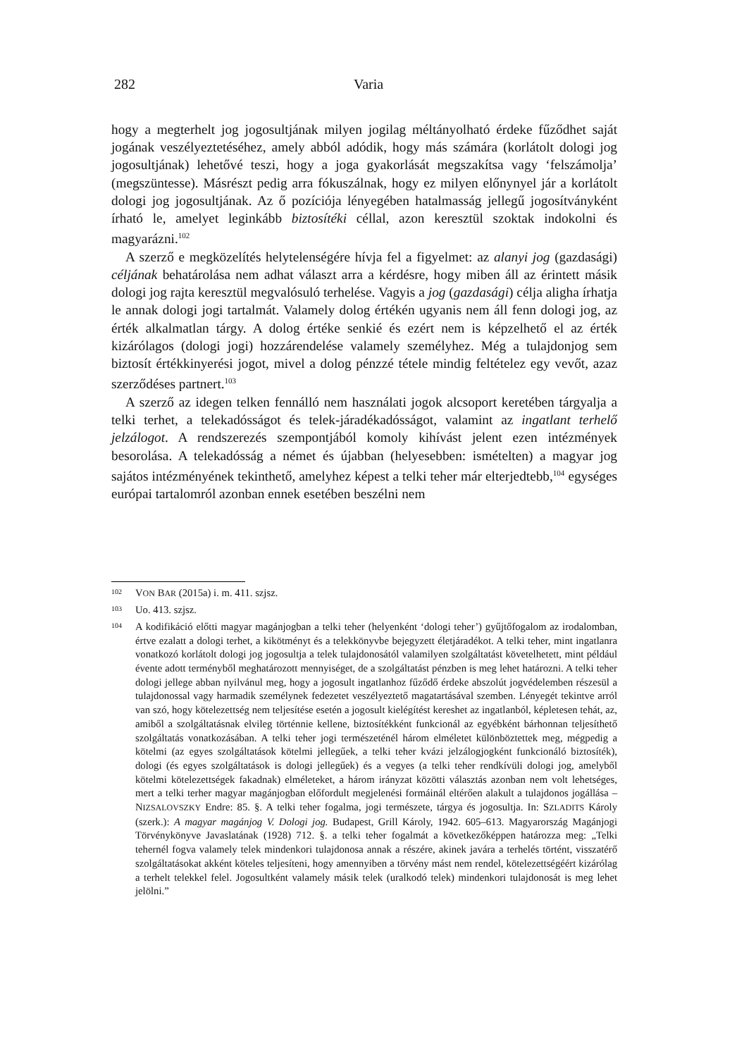282 Varia
hogy a megterhelt jog jogosultjának milyen jogilag méltányolható érdeke fűződhet saját jogának veszélyeztetéséhez, amely abból adódik, hogy más számára (korlátolt dologi jog jogosultjának) lehetővé teszi, hogy a joga gyakorlását megszakítsa vagy ‘felszámolja’ (megszüntesse). Másrészt pedig arra fókuszálnak, hogy ez milyen előnynyel jár a korlátolt dologi jog jogosultjának. Az ő pozíciója lényegében hatalmasság jellegű jogosítványként írható le, amelyet leginkább biztosítéki céllal, azon keresztül szoktak indokolni és magyarázni.<sup>102</sup>
A szerző e megközelítés helytelenségére hívja fel a figyelmet: az alanyi jog (gazdasági) céljának behatárolása nem adhat választ arra a kérdésre, hogy miben áll az érintett másik dologi jog rajta keresztül megvalósuló terhelése. Vagyis a jog (gazdasági) célja aligha írhatja le annak dologi jogi tartalmát. Valamely dolog értékén ugyanis nem áll fenn dologi jog, az érték alkalmatlan tárgy. A dolog értéke senkié és ezért nem is képzelhető el az érték kizárólagos (dologi jogi) hozzárendelése valamely személyhez. Még a tulajdonjog sem biztosít értékkinyerési jogot, mivel a dolog pénzzé tétele mindig feltételez egy vevőt, azaz szerződéses partnert.<sup>103</sup>
A szerző az idegen telken fennálló nem használati jogok alcsoport keretében tárgyalja a telki terhet, a telekadósságot és telek-járadékadósságot, valamint az ingatlant terhelő jelzálogot. A rendszerezés szempontjából komoly kihívást jelent ezen intézmények besorolása. A telekadósság a német és újabban (helyesebben: ismételten) a magyar jog sajátos intézményének tekinthető, amelyhez képest a telki teher már elterjedtebb,<sup>104</sup> egységes európai tartalomról azonban ennek esetében beszélni nem
102 VON BAR (2015a) i. m. 411. szjsz.
103 Uo. 413. szjsz.
104 A kodifikáció előtti magyar magánjogban a telki teher (helyenként ‘dologi teher’) gyűjtőfogalom az irodalomban, értve ezalatt a dologi terhet, a kikötményt és a telekkönyvbe bejegyzett életjáradékot. A telki teher, mint ingatlanra vonatkozó korlátolt dologi jog jogosultja a telek tulajdonosától valamilyen szolgáltatást követelhetett, mint például évente adott terményből meghatározott mennyiséget, de a szolgáltatást pénzben is meg lehet határozni. A telki teher dologi jellege abban nyilvánul meg, hogy a jogosult ingatlanhoz fűződő érdeke abszolút jogvédelemben részesül a tulajdonossal vagy harmadik személynek fedezetet veszélyeztető magatartásával szemben. Lényegét tekintve arról van szó, hogy kötelezettség nem teljesítése esetén a jogosult kielégítést kereshet az ingatlanból, képletesen tehát, az, amiből a szolgáltatásnak elvileg történnie kellene, biztosítékként funkcionál az egyébként bárhonnan teljesíthető szolgáltatás vonatkozásában. A telki teher jogi természeténél három elméletet különböztettek meg, mégpedig a kötelmi (az egyes szolgáltatások kötelmi jellegűek, a telki teher kvázi jelzálogjogként funkcionáló biztosíték), dologi (és egyes szolgáltatások is dologi jellegűek) és a vegyes (a telki teher rendkívüli dologi jog, amelyből kötelmi kötelezettségek fakadnak) elméleteket, a három irányzat közötti választás azonban nem volt lehetséges, mert a telki terher magyar magánjogban előfordult megjelenési formáinál eltérően alakult a tulajdonos jogállása – NIZSALOVSZKY Endre: 85. §. A telki teher fogalma, jogi természete, tárgya és jogosultja. In: SZLADITS Károly (szerk.): A magyar magánjog V. Dologi jog. Budapest, Grill Károly, 1942. 605–613. Magyarország Magánjogi Törvénykönyve Javaslatának (1928) 712. §. a telki teher fogalmát a következőképpen határozza meg: „Telki tehernél fogva valamely telek mindenkori tulajdonosa annak a részére, akinek javára a terhelés történt, visszatérő szolgáltatásokat akként köteles teljesíteni, hogy amennyiben a törvény mást nem rendel, kötelezettségéért kizárólag a terhelt telekkel felel. Jogosultként valamely másik telek (uralkodó telek) mindenkori tulajdonosát is meg lehet jelölni.”